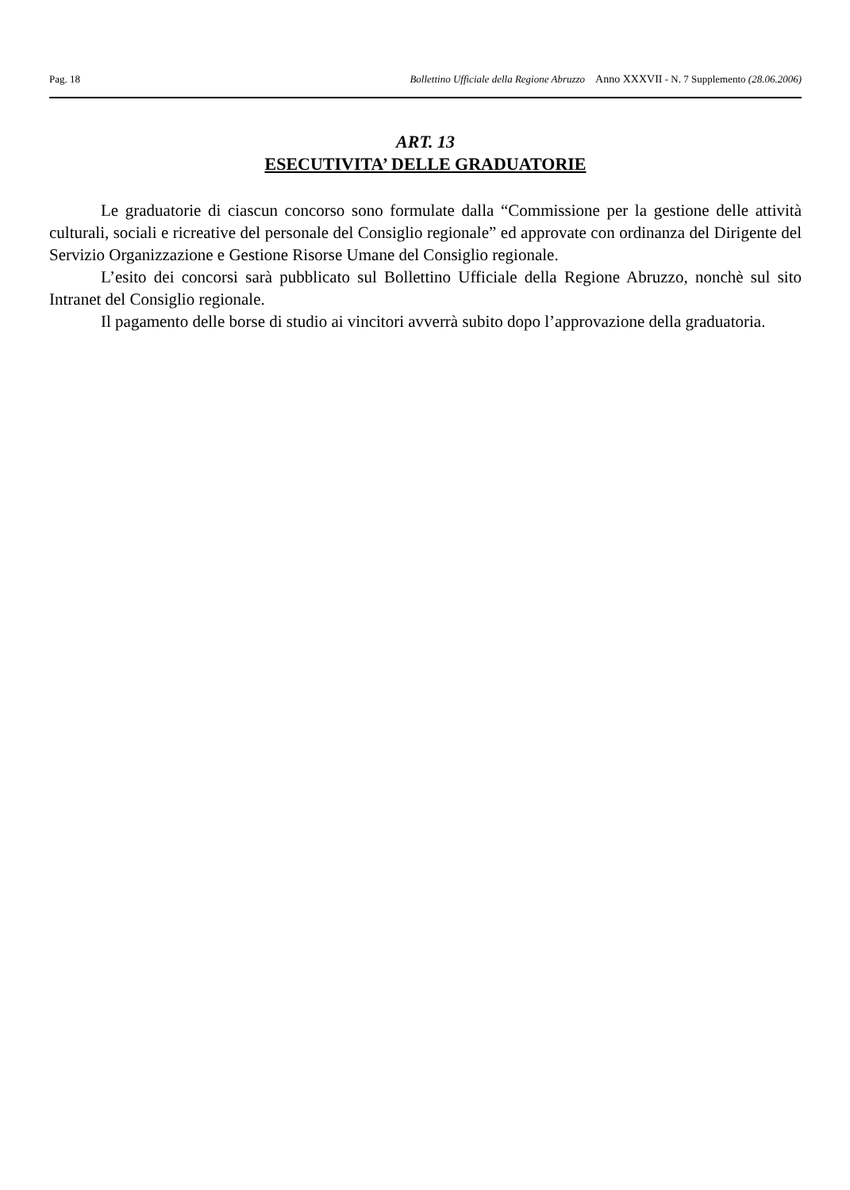Pag. 18 Bollettino Ufficiale della Regione Abruzzo Anno XXXVII - N. 7 Supplemento (28.06.2006)
ART. 13
ESECUTIVITA’ DELLE GRADUATORIE
Le graduatorie di ciascun concorso sono formulate dalla “Commissione per la gestione delle attività culturali, sociali e ricreative del personale del Consiglio regionale” ed approvate con ordinanza del Dirigente del Servizio Organizzazione e Gestione Risorse Umane del Consiglio regionale.
L’esito dei concorsi sarà pubblicato sul Bollettino Ufficiale della Regione Abruzzo, nonchè sul sito Intranet del Consiglio regionale.
Il pagamento delle borse di studio ai vincitori avverrà subito dopo l’approvazione della graduatoria.